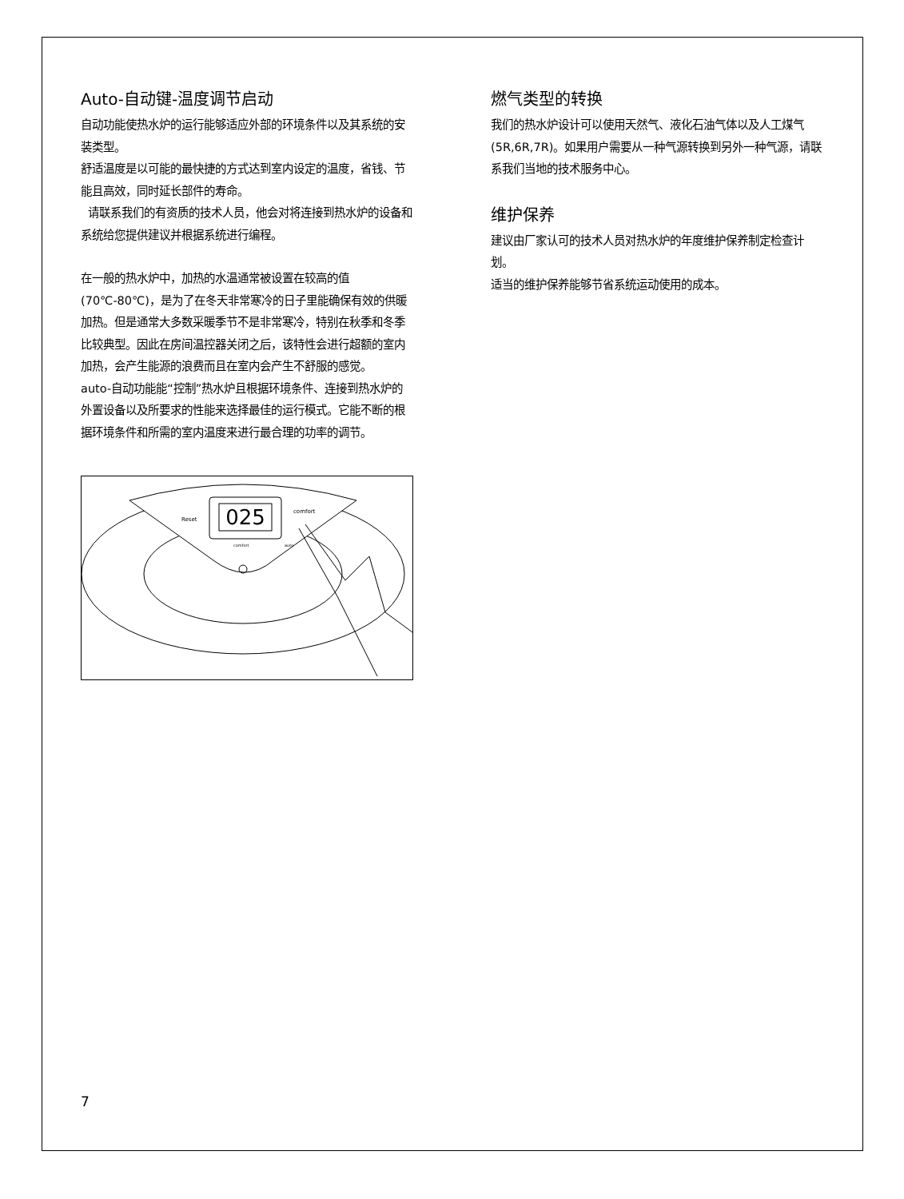Auto-自动键-温度调节启动
自动功能使热水炉的运行能够适应外部的环境条件以及其系统的安装类型。
舒适温度是以可能的最快捷的方式达到室内设定的温度，省钱、节能且高效，同时延长部件的寿命。
请联系我们的有资质的技术人员，他会对将连接到热水炉的设备和系统给您提供建议并根据系统进行编程。
在一般的热水炉中，加热的水温通常被设置在较高的值(70℃-80℃)，是为了在冬天非常寒冷的日子里能确保有效的供暖加热。但是通常大多数采暖季节不是非常寒冷，特别在秋季和冬季比较典型。因此在房间温控器关闭之后，该特性会进行超额的室内加热，会产生能源的浪费而且在室内会产生不舒服的感觉。
auto-自动功能能“控制”热水炉且根据环境条件、连接到热水炉的外置设备以及所要求的性能来选择最佳的运行模式。它能不断的根据环境条件和所需的室内温度来进行最合理的功率的调节。
025
Reset
comfort
comfort
auto
燃气类型的转换
我们的热水炉设计可以使用天然气、液化石油气体以及人工煤气(5R,6R,7R)。如果用户需要从一种气源转换到另外一种气源，请联系我们当地的技术服务中心。
维护保养
建议由厂家认可的技术人员对热水炉的年度维护保养制定检查计划。
适当的维护保养能够节省系统运动使用的成本。
7